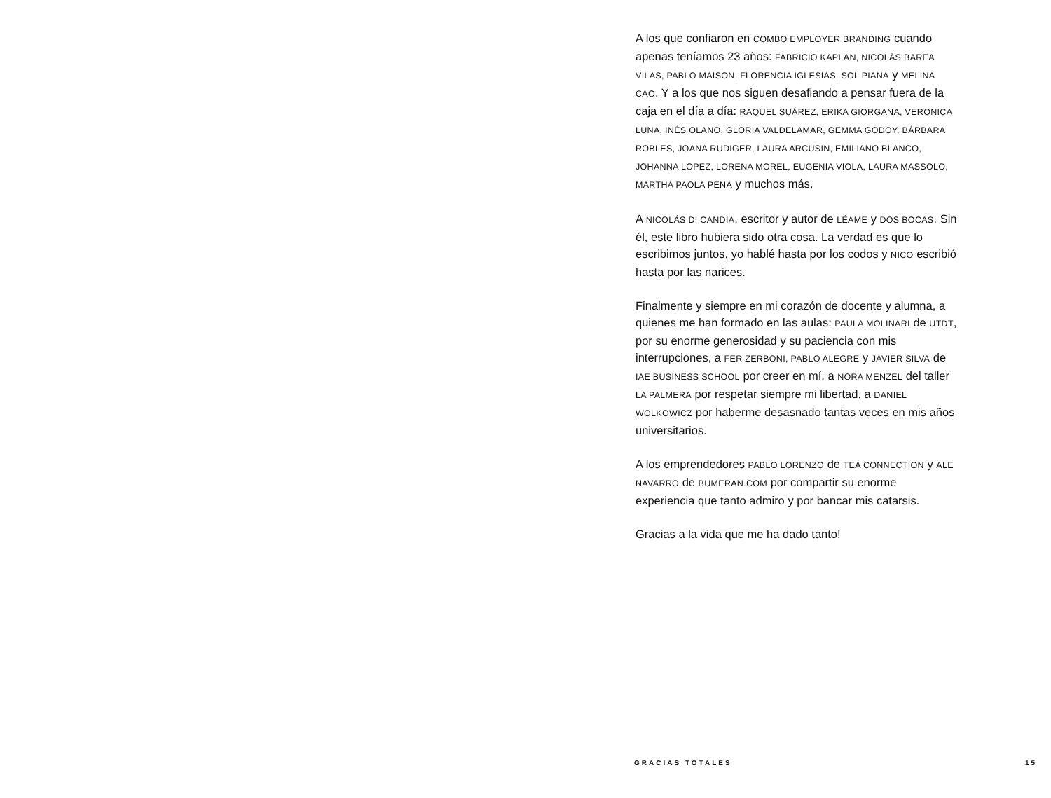A los que confiaron en COMBO EMPLOYER BRANDING cuando apenas teníamos 23 años: FABRICIO KAPLAN, NICOLÁS BAREA VILAS, PABLO MAISON, FLORENCIA IGLESIAS, SOL PIANA y MELINA CAO. Y a los que nos siguen desafiando a pensar fuera de la caja en el día a día: RAQUEL SUÁREZ, ERIKA GIORGANA, VERONICA LUNA, INÉS OLANO, GLORIA VALDELAMAR, GEMMA GODOY, BÁRBARA ROBLES, JOANA RUDIGER, LAURA ARCUSIN, EMILIANO BLANCO, JOHANNA LOPEZ, LORENA MOREL, EUGENIA VIOLA, LAURA MASSOLO, MARTHA PAOLA PENA y muchos más.
A NICOLÁS DI CANDIA, escritor y autor de LÉAME y DOS BOCAS. Sin él, este libro hubiera sido otra cosa. La verdad es que lo escribimos juntos, yo hablé hasta por los codos y NICO escribió hasta por las narices.
Finalmente y siempre en mi corazón de docente y alumna, a quienes me han formado en las aulas: PAULA MOLINARI de UTDT, por su enorme generosidad y su paciencia con mis interrupciones, a FER ZERBONI, PABLO ALEGRE y JAVIER SILVA de IAE BUSINESS SCHOOL por creer en mí, a NORA MENZEL del taller LA PALMERA por respetar siempre mi libertad, a DANIEL WOLKOWICZ por haberme desasnado tantas veces en mis años universitarios.
A los emprendedores PABLO LORENZO de TEA CONNECTION y ALE NAVARRO de BUMERAN.COM por compartir su enorme experiencia que tanto admiro y por bancar mis catarsis.
Gracias a la vida que me ha dado tanto!
GRACIAS TOTALES 15